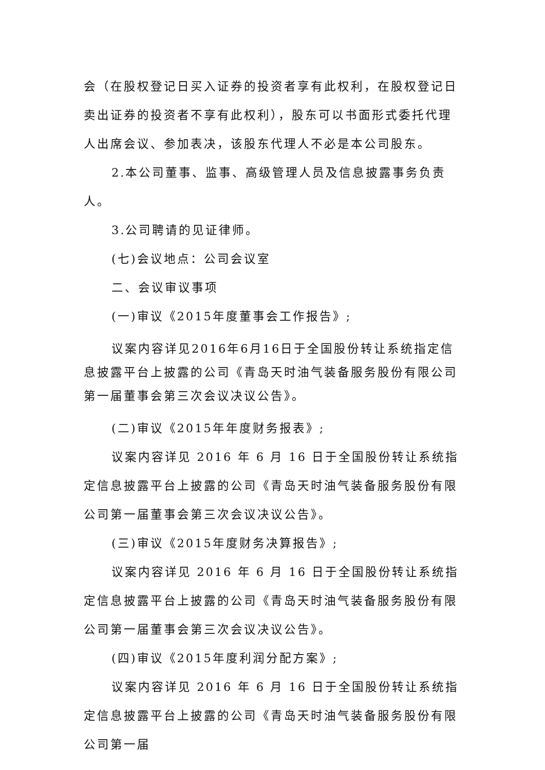会（在股权登记日买入证券的投资者享有此权利，在股权登记日卖出证券的投资者不享有此权利），股东可以书面形式委托代理人出席会议、参加表决，该股东代理人不必是本公司股东。
2.本公司董事、监事、高级管理人员及信息披露事务负责人。
3.公司聘请的见证律师。
(七)会议地点：公司会议室
二、会议审议事项
(一)审议《2015年度董事会工作报告》;
议案内容详见2016年6月16日于全国股份转让系统指定信息披露平台上披露的公司《青岛天时油气装备服务股份有限公司第一届董事会第三次会议决议公告》。
(二)审议《2015年年度财务报表》;
议案内容详见 2016 年 6 月 16 日于全国股份转让系统指定信息披露平台上披露的公司《青岛天时油气装备服务股份有限公司第一届董事会第三次会议决议公告》。
(三)审议《2015年度财务决算报告》;
议案内容详见 2016 年 6 月 16 日于全国股份转让系统指定信息披露平台上披露的公司《青岛天时油气装备服务股份有限公司第一届董事会第三次会议决议公告》。
(四)审议《2015年度利润分配方案》;
议案内容详见 2016 年 6 月 16 日于全国股份转让系统指定信息披露平台上披露的公司《青岛天时油气装备服务股份有限公司第一届